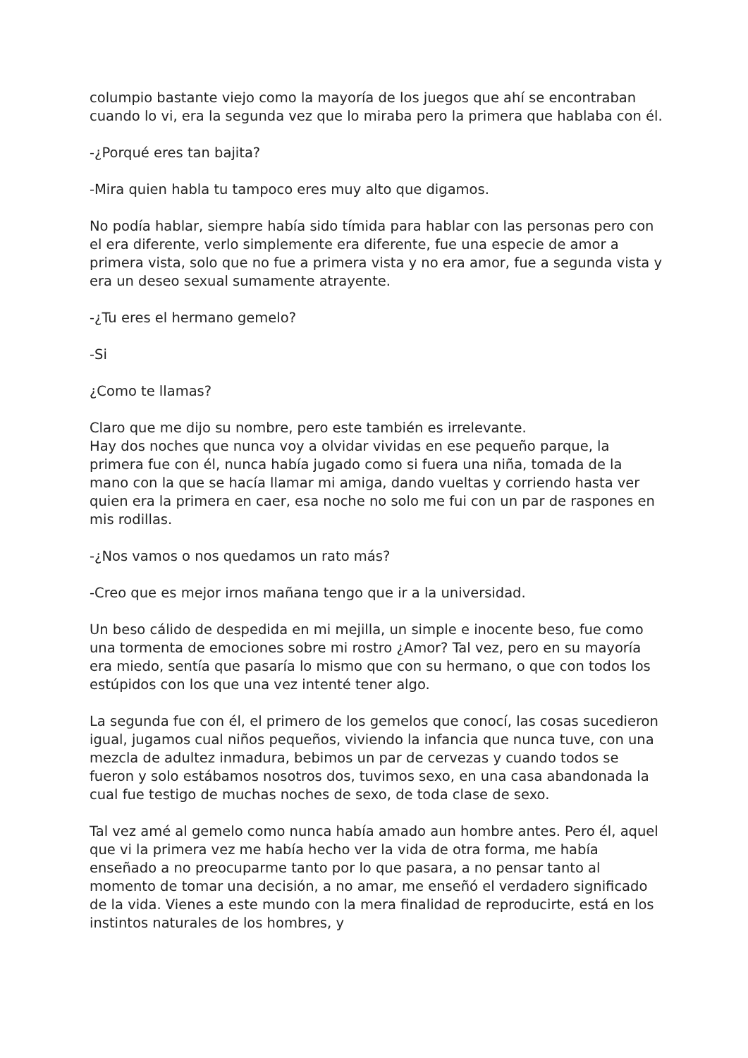columpio bastante viejo como la mayoría de los juegos que ahí se encontraban cuando lo vi, era la segunda vez que lo miraba pero la primera que hablaba con él.
-¿Porqué eres tan bajita?
-Mira quien habla tu tampoco eres muy alto que digamos.
No podía hablar, siempre había sido tímida para hablar con las personas pero con el era diferente, verlo simplemente era diferente, fue una especie de amor a primera vista, solo que no fue a primera vista y no era amor, fue a segunda vista y era un deseo sexual sumamente atrayente.
-¿Tu eres el hermano gemelo?
-Si
¿Como te llamas?
Claro que me dijo su nombre, pero este también es irrelevante.
Hay dos noches que nunca voy a olvidar vividas en ese pequeño parque, la primera fue con él, nunca había jugado como si fuera una niña, tomada de la mano con la que se hacía llamar mi amiga, dando vueltas y corriendo hasta ver quien era la primera en caer, esa noche no solo me fui con un par de raspones en mis rodillas.
-¿Nos vamos o nos quedamos un rato más?
-Creo que es mejor irnos mañana tengo que ir a la universidad.
Un beso cálido de despedida en mi mejilla, un simple e inocente beso, fue como una tormenta de emociones sobre mi rostro ¿Amor? Tal vez, pero en su mayoría era miedo, sentía que pasaría lo mismo que con su hermano, o que con todos los estúpidos con los que una vez intenté tener algo.
La segunda fue con él, el primero de los gemelos que conocí, las cosas sucedieron igual, jugamos cual niños pequeños, viviendo la infancia que nunca tuve, con una mezcla de adultez inmadura, bebimos un par de cervezas y cuando todos se fueron y solo estábamos nosotros dos, tuvimos sexo, en una casa abandonada la cual fue testigo de muchas noches de sexo, de toda clase de sexo.
Tal vez amé al gemelo como nunca había amado aun hombre antes. Pero él, aquel que vi la primera vez me había hecho ver la vida de otra forma, me había enseñado a no preocuparme tanto por lo que pasara, a no pensar tanto al momento de tomar una decisión, a no amar, me enseñó el verdadero significado de la vida. Vienes a este mundo con la mera finalidad de reproducirte, está en los instintos naturales de los hombres, y